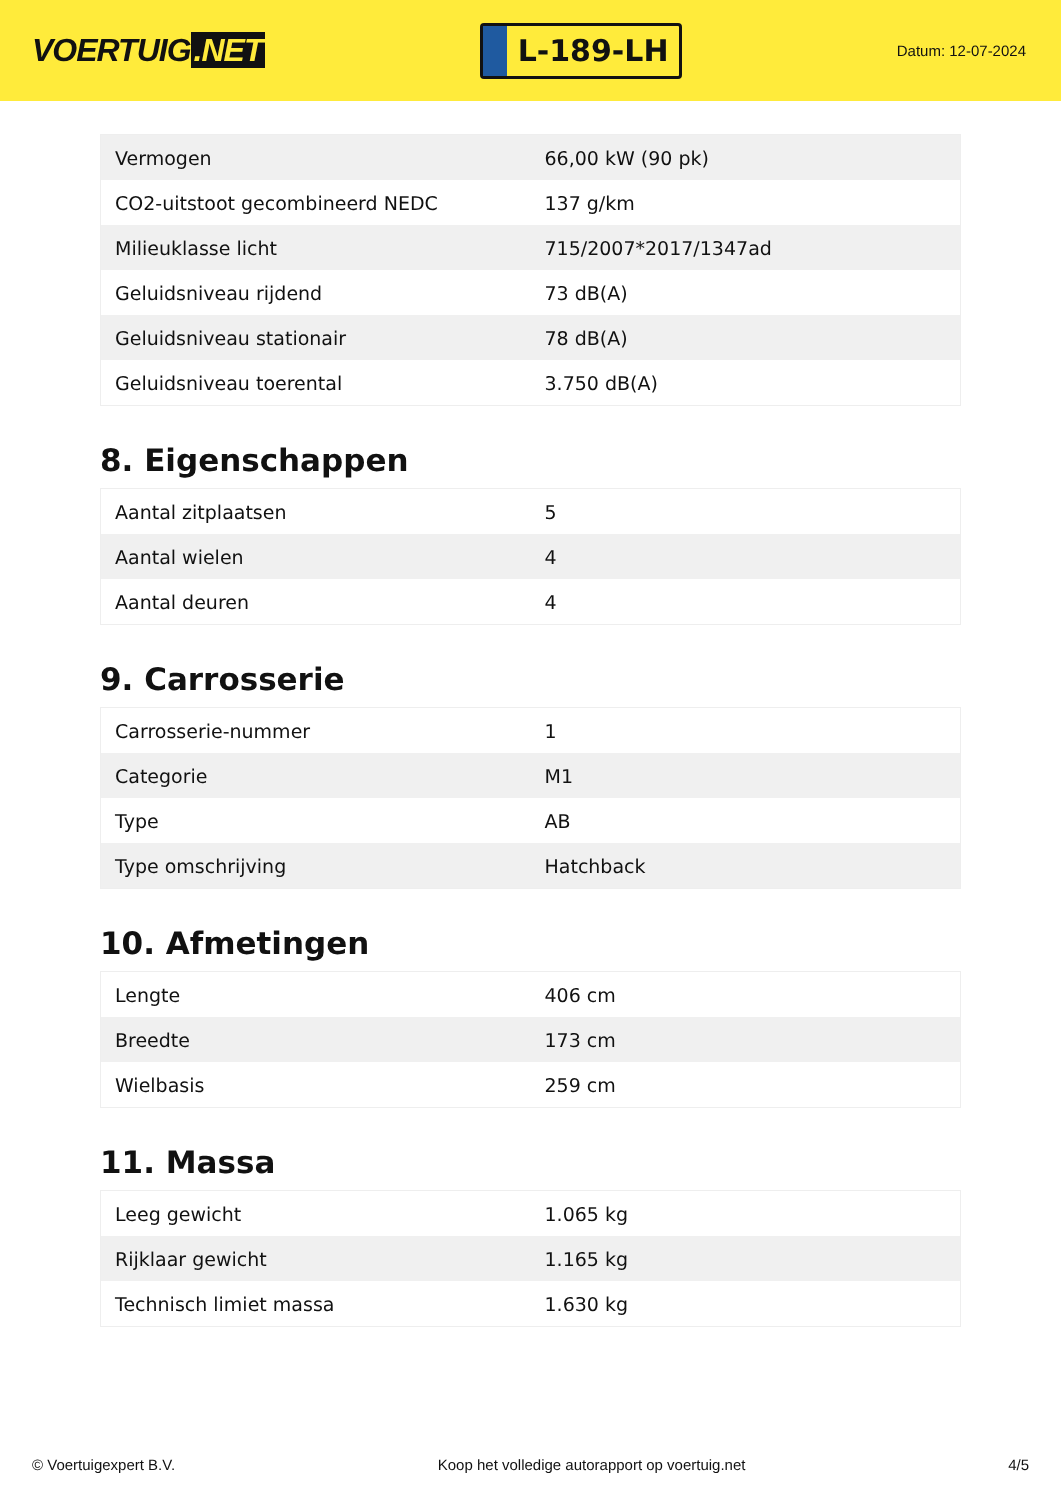VOERTUIG.NET
L-189-LH
Datum: 12-07-2024
| Vermogen | 66,00 kW (90 pk) |
| CO2-uitstoot gecombineerd NEDC | 137 g/km |
| Milieuklasse licht | 715/2007*2017/1347ad |
| Geluidsniveau rijdend | 73 dB(A) |
| Geluidsniveau stationair | 78 dB(A) |
| Geluidsniveau toerental | 3.750 dB(A) |
8. Eigenschappen
| Aantal zitplaatsen | 5 |
| Aantal wielen | 4 |
| Aantal deuren | 4 |
9. Carrosserie
| Carrosserie-nummer | 1 |
| Categorie | M1 |
| Type | AB |
| Type omschrijving | Hatchback |
10. Afmetingen
| Lengte | 406 cm |
| Breedte | 173 cm |
| Wielbasis | 259 cm |
11. Massa
| Leeg gewicht | 1.065 kg |
| Rijklaar gewicht | 1.165 kg |
| Technisch limiet massa | 1.630 kg |
© Voertuigexpert B.V. Koop het volledige autorapport op voertuig.net 4/5